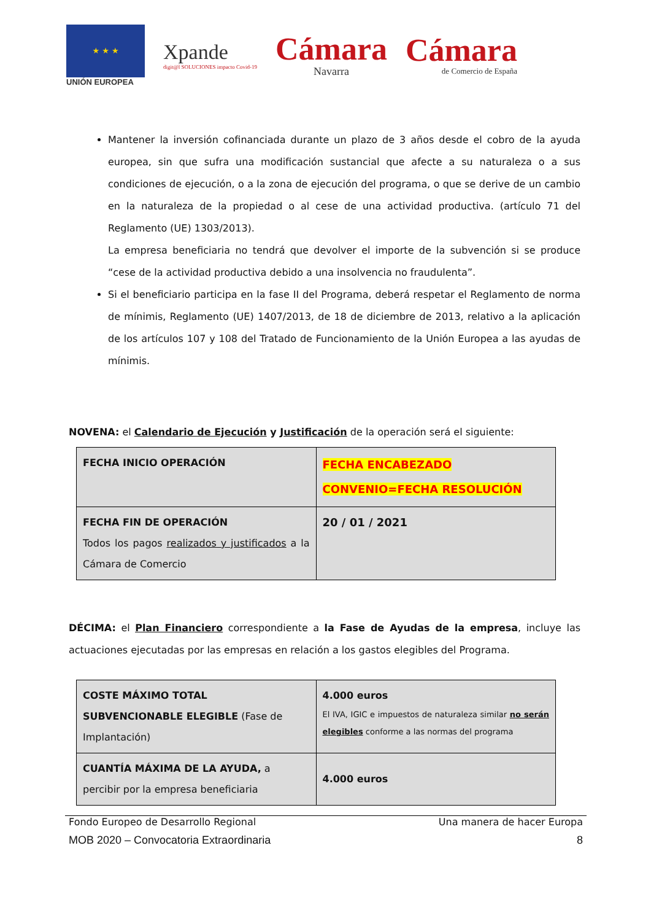★ ★ ★
UNIÓN EUROPEA
Xpande
digit@l SOLUCIONES impacto Covid-19
Cámara
Navarra
Cámara
de Comercio de España
Mantener la inversión cofinanciada durante un plazo de 3 años desde el cobro de la ayuda europea, sin que sufra una modificación sustancial que afecte a su naturaleza o a sus condiciones de ejecución, o a la zona de ejecución del programa, o que se derive de un cambio en la naturaleza de la propiedad o al cese de una actividad productiva. (artículo 71 del Reglamento (UE) 1303/2013).
La empresa beneficiaria no tendrá que devolver el importe de la subvención si se produce “cese de la actividad productiva debido a una insolvencia no fraudulenta”.
Si el beneficiario participa en la fase II del Programa, deberá respetar el Reglamento de norma de mínimis, Reglamento (UE) 1407/2013, de 18 de diciembre de 2013, relativo a la aplicación de los artículos 107 y 108 del Tratado de Funcionamiento de la Unión Europea a las ayudas de mínimis.
NOVENA: el Calendario de Ejecución y Justificación de la operación será el siguiente:
| FECHA INICIO OPERACIÓN | FECHA ENCABEZADO CONVENIO=FECHA RESOLUCIÓN |
| FECHA FIN DE OPERACIÓN Todos los pagos realizados y justificados a la Cámara de Comercio | 20 / 01 / 2021 |
DÉCIMA: el Plan Financiero correspondiente a la Fase de Ayudas de la empresa, incluye las actuaciones ejecutadas por las empresas en relación a los gastos elegibles del Programa.
| COSTE MÁXIMO TOTAL SUBVENCIONABLE ELEGIBLE (Fase de Implantación) | 4.000 euros El IVA, IGIC e impuestos de naturaleza similar no serán elegibles conforme a las normas del programa |
| CUANTÍA MÁXIMA DE LA AYUDA, a percibir por la empresa beneficiaria | 4.000 euros |
Fondo Europeo de Desarrollo Regional Una manera de hacer Europa
MOB 2020 – Convocatoria Extraordinaria 8